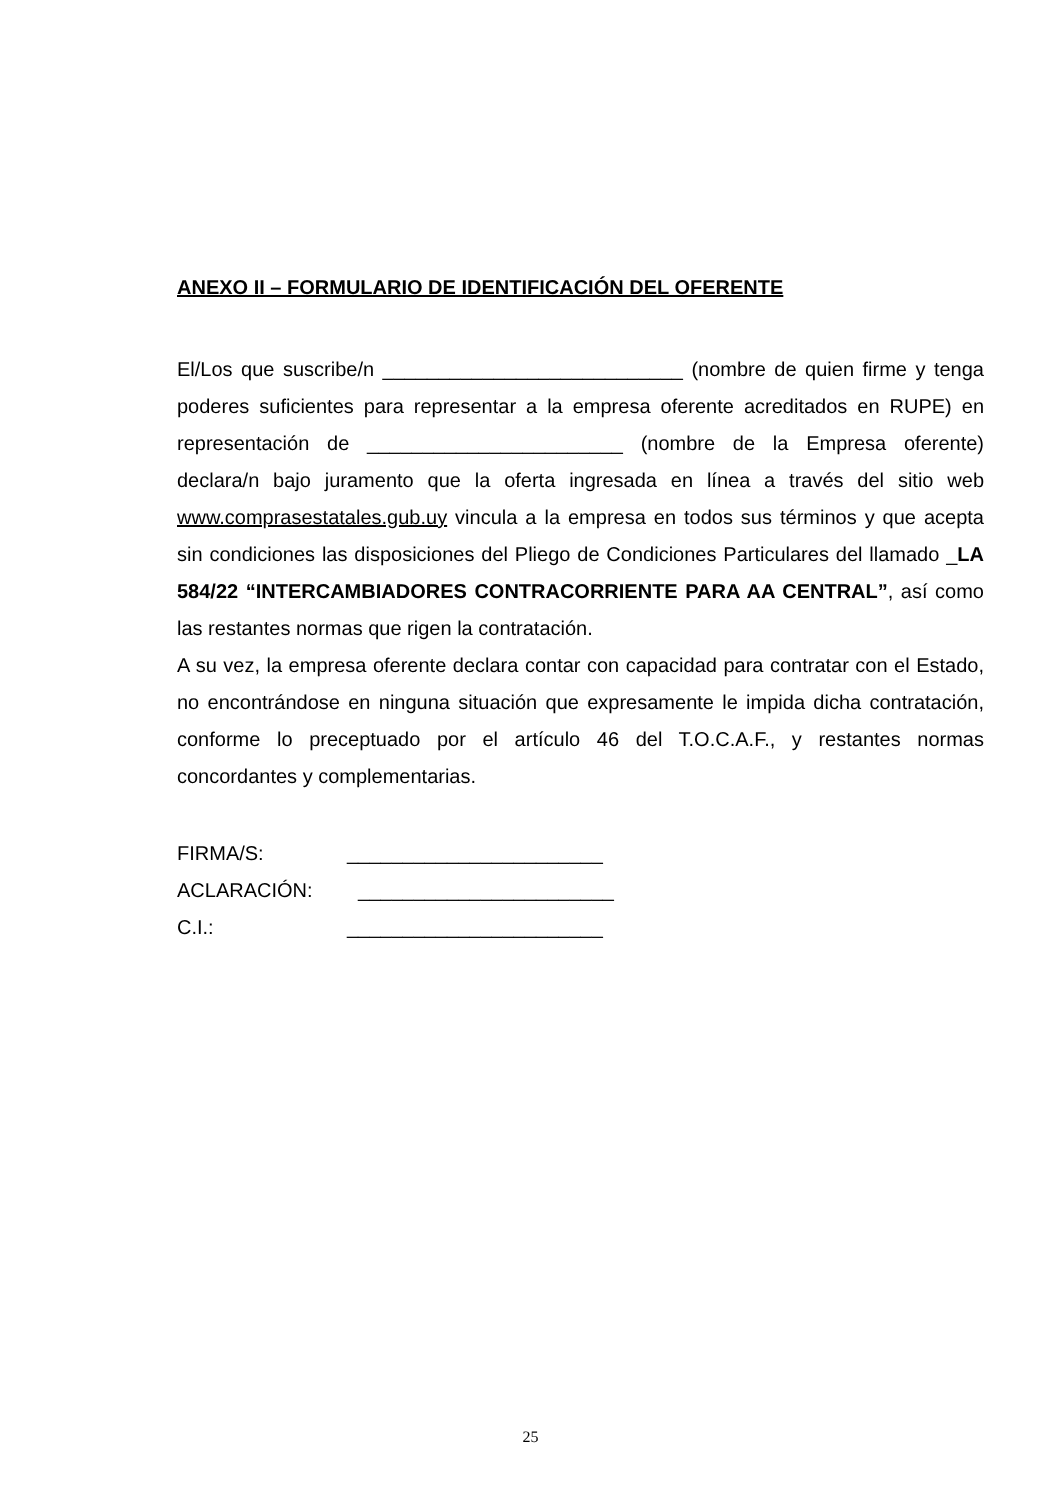ANEXO II – FORMULARIO DE IDENTIFICACIÓN DEL OFERENTE
El/Los que suscribe/n ___________________________ (nombre de quien firme y tenga poderes suficientes para representar a la empresa oferente acreditados en RUPE) en representación de _______________________ (nombre de la Empresa oferente) declara/n bajo juramento que la oferta ingresada en línea a través del sitio web www.comprasestatales.gub.uy vincula a la empresa en todos sus términos y que acepta sin condiciones las disposiciones del Pliego de Condiciones Particulares del llamado _LA 584/22 “INTERCAMBIADORES CONTRACORRIENTE PARA AA CENTRAL”, así como las restantes normas que rigen la contratación.
A su vez, la empresa oferente declara contar con capacidad para contratar con el Estado, no encontrándose en ninguna situación que expresamente le impida dicha contratación, conforme lo preceptuado por el artículo 46 del T.O.C.A.F., y restantes normas concordantes y complementarias.
FIRMA/S: _______________________
ACLARACIÓN: _______________________
C.I.: _______________________
25